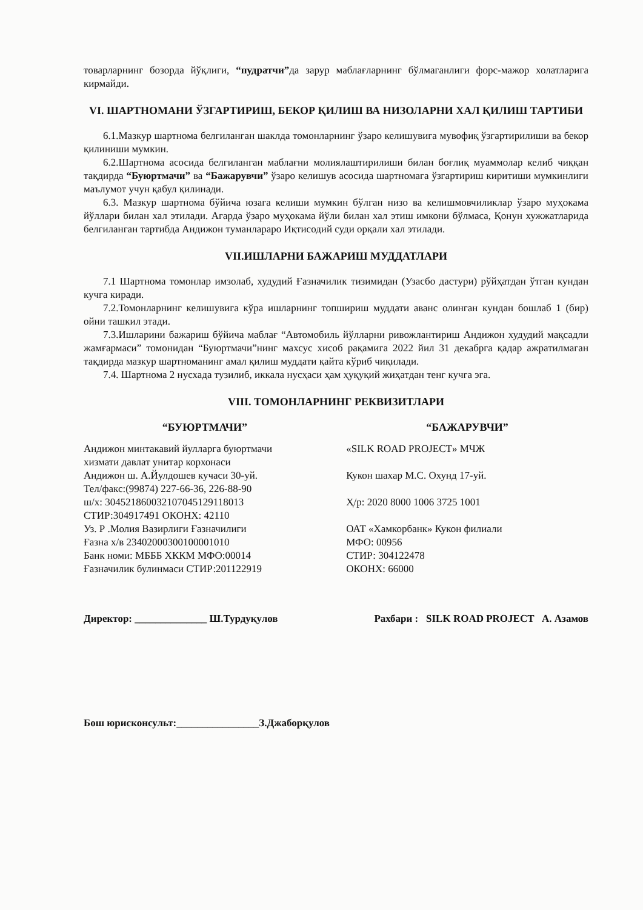товарларнинг бозорда йўқлиги, “пудратчи”да зарур маблағларнинг бўлмаганлиги форс-мажор холатларига кирмайди.
VI. ШАРТНОМАНИ ЎЗГАРТИРИШ, БЕКОР ҚИЛИШ ВА НИЗОЛАРНИ ХАЛ ҚИЛИШ ТАРТИБИ
6.1.Мазкур шартнома белгиланган шаклда томонларнинг ўзаро келишувига мувофиқ ўзгартирилиши ва бекор қилиниши мумкин.
6.2.Шартнома асосида белгиланган маблағни молиялаштирилиши билан боғлиқ муаммолар келиб чиққан тақдирда “Буюртмачи” ва “Бажарувчи” ўзаро келишув асосида шартномага ўзгартириш киритиши мумкинлиги маълумот учун қабул қилинади.
6.3. Мазкур шартнома бўйича юзага келиши мумкин бўлган низо ва келишмовчиликлар ўзаро муҳокама йўллари билан хал этилади. Агарда ўзаро муҳокама йўли билан хал этиш имкони бўлмаса, Қонун хужжатларида белгиланган тартибда Андижон туманлараро Иқтисодий суди орқали хал этилади.
VII.ИШЛАРНИ БАЖАРИШ МУДДАТЛАРИ
7.1 Шартнома томонлар имзолаб, худудий Ғазначилик тизимидан (Узасбо дастури) рўйҳатдан ўтган кундан кучга киради.
7.2.Томонларнинг келишувига кўра ишларнинг топшириш муддати аванс олинган кундан бошлаб 1 (бир) ойни ташкил этади.
7.3.Ишларини бажариш бўйича маблағ “Автомобиль йўлларни ривожлантириш Андижон худудий мақсадли жамғармаси” томонидан “Буюртмачи”нинг махсус хисоб рақамига 2022 йил 31 декабрга қадар ажратилмаган тақдирда мазкур шартноманинг амал қилиш муддати қайта кўриб чиқилади.
7.4. Шартнома 2 нусхада тузилиб, иккала нусҳаси ҳам ҳуқуқий жиҳатдан тенг кучга эга.
VIII. ТОМОНЛАРНИНГ РЕКВИЗИТЛАРИ
“БУЮРТМАЧИ”
Андижон минтакавий йулларга буюртмачи
хизмати давлат унитар корхонаси
Андижон ш. А.Йулдошев кучаси 30-уй.
Тел/факс:(99874) 227-66-36, 226-88-90
ш/х: 30452186003210704512911801З
СТИР:304917491 ОКОНХ: 42110
Уз. Р .Молия Вазирлиги Ғазначилиги
Ғазна х/в 23402000300100001010
Банк номи: МБББ ХККМ МФО:00014
Ғазначилик булинмаси СТИР:201122919
“БАЖАРУВЧИ”
«SILK ROAD PROJECT» МЧЖ
Кукон шахар М.С. Охунд 17-уй.
Ҳ/р: 2020 8000 1006 3725 1001
ОАТ «Хамкорбанк» Кукон филиали
МФО: 00956
СТИР: 304122478
ОКОНХ: 66000
Директор: ______________ Ш.Турдуқулов
Рахбари : SILK ROAD PROJECT А. Азамов
Бош юрисконсульт:________________З.Джаборқулов